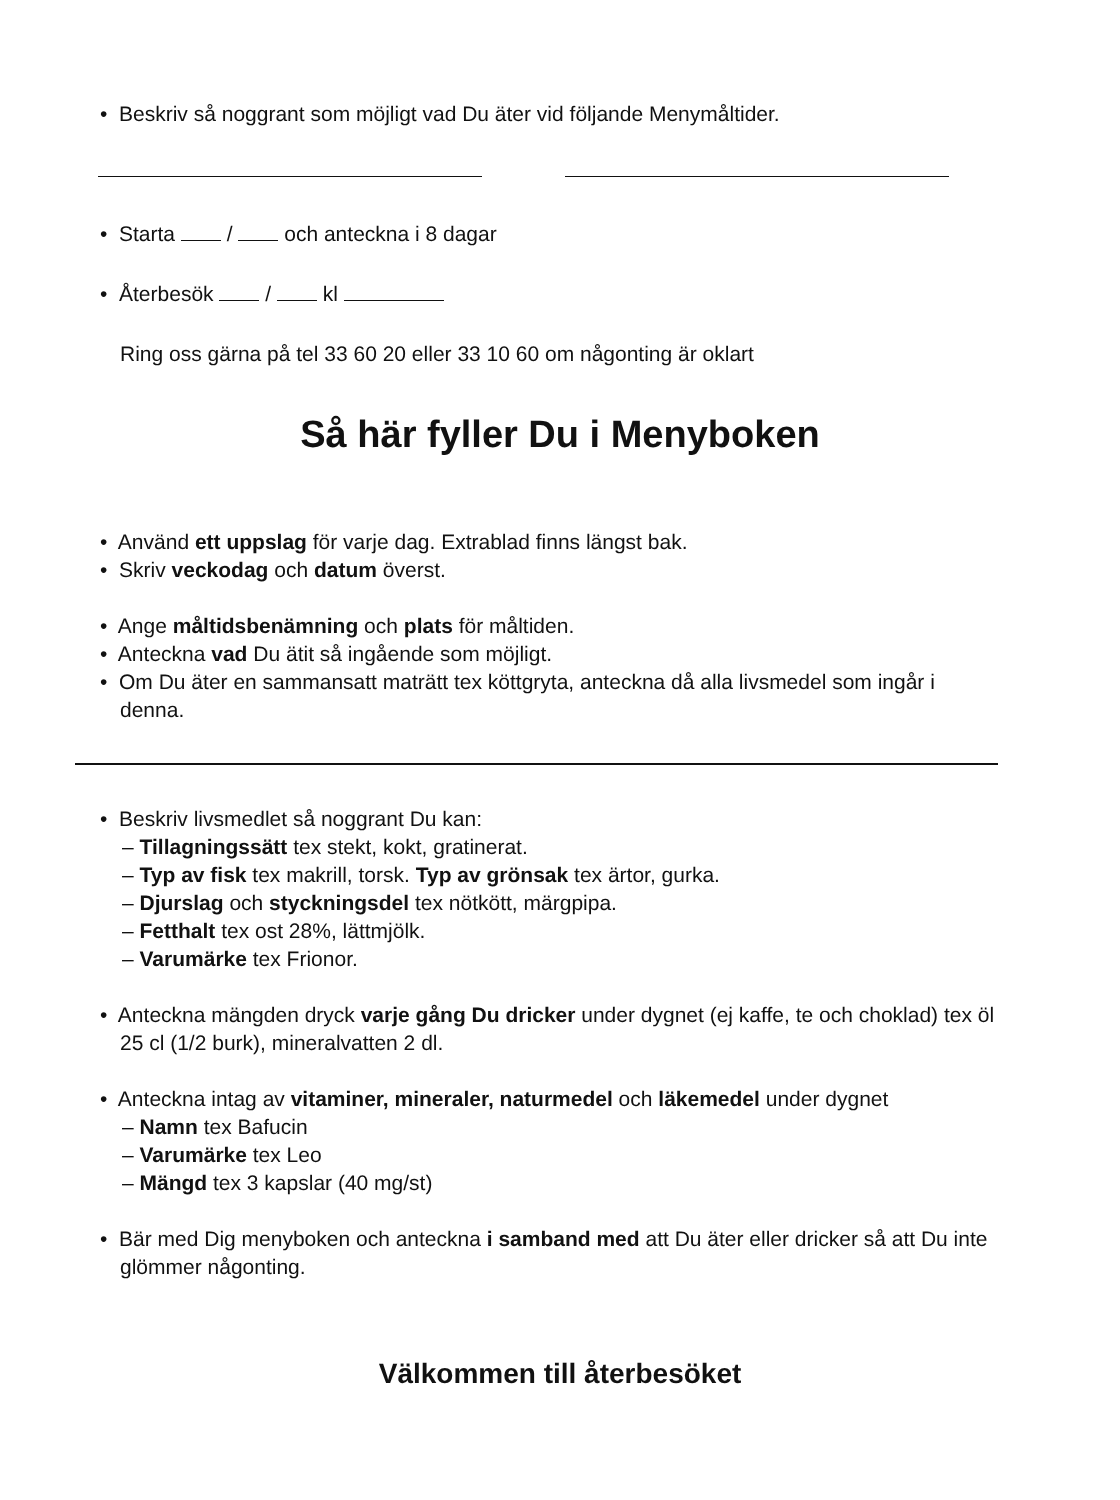• Beskriv så noggrant som möjligt vad Du äter vid följande Menymåltider.
• Starta / och anteckna i 8 dagar
• Återbesök / kl
Ring oss gärna på tel 33 60 20 eller 33 10 60 om någonting är oklart
Så här fyller Du i Menyboken
• Använd ett uppslag för varje dag. Extrablad finns längst bak.
• Skriv veckodag och datum överst.
• Ange måltidsbenämning och plats för måltiden.
• Anteckna vad Du ätit så ingående som möjligt.
• Om Du äter en sammansatt maträtt tex köttgryta, anteckna då alla livsmedel som ingår i denna.
• Beskriv livsmedlet så noggrant Du kan:
– Tillagningssätt tex stekt, kokt, gratinerat.
– Typ av fisk tex makrill, torsk. Typ av grönsak tex ärtor, gurka.
– Djurslag och styckningsdel tex nötkött, märgpipa.
– Fetthalt tex ost 28%, lättmjölk.
– Varumärke tex Frionor.
• Anteckna mängden dryck varje gång Du dricker under dygnet (ej kaffe, te och choklad) tex öl 25 cl (1/2 burk), mineralvatten 2 dl.
• Anteckna intag av vitaminer, mineraler, naturmedel och läkemedel under dygnet
– Namn tex Bafucin
– Varumärke tex Leo
– Mängd tex 3 kapslar (40 mg/st)
• Bär med Dig menyboken och anteckna i samband med att Du äter eller dricker så att Du inte glömmer någonting.
Välkommen till återbesöket